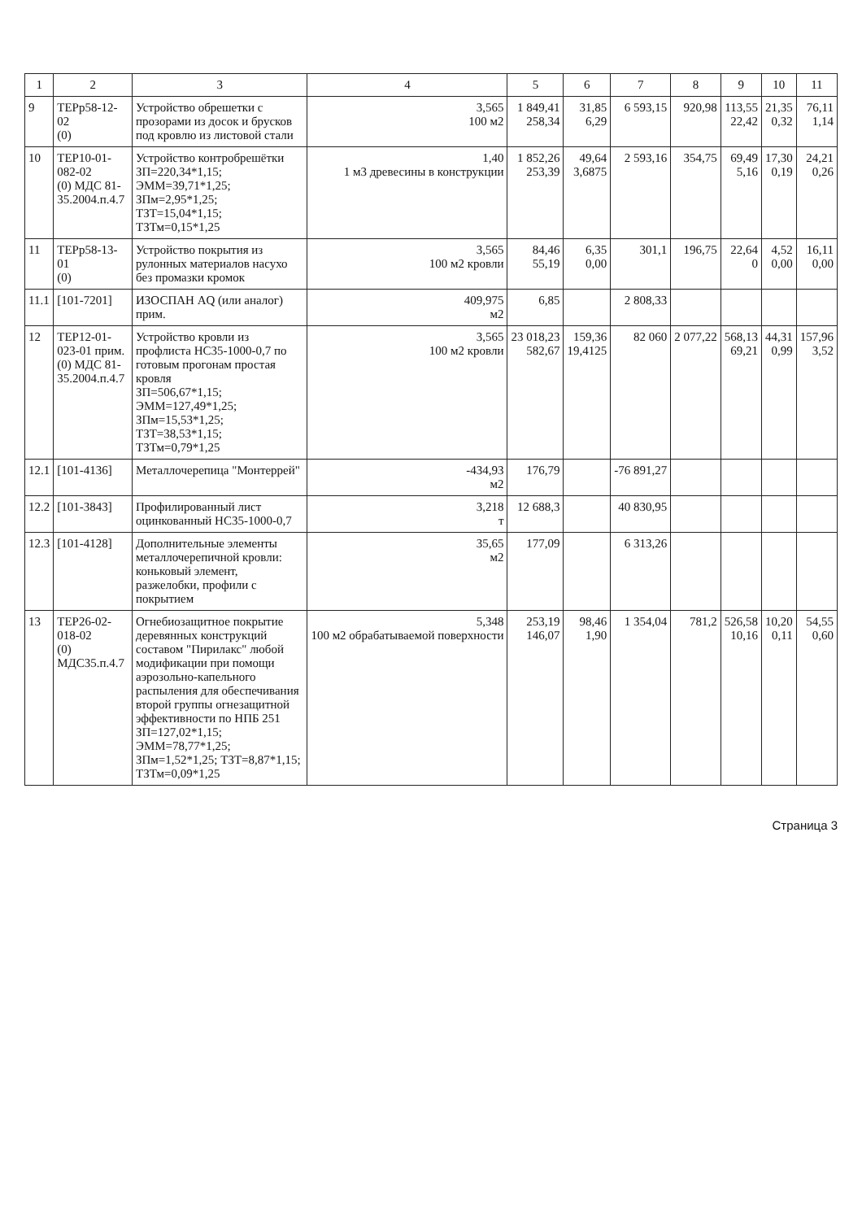| 1 | 2 | 3 | 4 | 5 | 6 | 7 | 8 | 9 | 10 | 11 |
| --- | --- | --- | --- | --- | --- | --- | --- | --- | --- | --- |
| 9 | ТЕРр58-12-02 (0) | Устройство обрешетки с прозорами из досок и брусков под кровлю из листовой стали | 3,565 100 м2 | 1 849,41 258,34 | 31,85 6,29 | 6 593,15 | 920,98 | 113,55 22,42 | 21,35 0,32 | 76,11 1,14 |
| 10 | ТЕР10-01-082-02 (0) МДС 81-35.2004.п.4.7 | Устройство контробрешётки ЗП=220,34*1,15; ЭММ=39,71*1,25; ЗПм=2,95*1,25; ТЗТ=15,04*1,15; ТЗТм=0,15*1,25 | 1,40 1 м3 древесины в конструкции | 1 852,26 253,39 | 49,64 3,6875 | 2 593,16 | 354,75 | 69,49 5,16 | 17,30 0,19 | 24,21 0,26 |
| 11 | ТЕРр58-13-01 (0) | Устройство покрытия из рулонных материалов насухо без промазки кромок | 3,565 100 м2 кровли | 84,46 55,19 | 6,35 0,00 | 301,1 | 196,75 | 22,64 0 | 4,52 0,00 | 16,11 0,00 |
| 11.1 | [101-7201] | ИЗОСПАН AQ (или аналог) прим. | 409,975 м2 | 6,85 | | 2 808,33 | | | | |
| 12 | ТЕР12-01-023-01 прим. (0) МДС 81-35.2004.п.4.7 | Устройство кровли из профлиста НС35-1000-0,7 по готовым прогонам простая кровля ЗП=506,67*1,15; ЭММ=127,49*1,25; ЗПм=15,53*1,25; ТЗТ=38,53*1,15; ТЗТм=0,79*1,25 | 3,565 100 м2 кровли | 23 018,23 582,67 | 159,36 19,4125 | 82 060 | 2 077,22 | 568,13 69,21 | 44,31 0,99 | 157,96 3,52 |
| 12.1 | [101-4136] | Металлочерепица "Монтеррей" | -434,93 м2 | 176,79 | | -76 891,27 | | | | |
| 12.2 | [101-3843] | Профилированный лист оцинкованный НС35-1000-0,7 | 3,218 т | 12 688,3 | | 40 830,95 | | | | |
| 12.3 | [101-4128] | Дополнительные элементы металлочерепичной кровли: коньковый элемент, разжелобки, профили с покрытием | 35,65 м2 | 177,09 | | 6 313,26 | | | | |
| 13 | ТЕР26-02-018-02 (0) МДС35.п.4.7 | Огнебиозащитное покрытие деревянных конструкций составом "Пирилакс" любой модификации при помощи аэрозольно-капельного распыления для обеспечивания второй группы огнезащитной эффективности по НПБ 251 ЗП=127,02*1,15; ЭММ=78,77*1,25; ЗПм=1,52*1,25; ТЗТ=8,87*1,15; ТЗТм=0,09*1,25 | 5,348 100 м2 обрабатываемой поверхности | 253,19 146,07 | 98,46 1,90 | 1 354,04 | 781,2 | 526,58 10,16 | 10,20 0,11 | 54,55 0,60 |
Страница 3